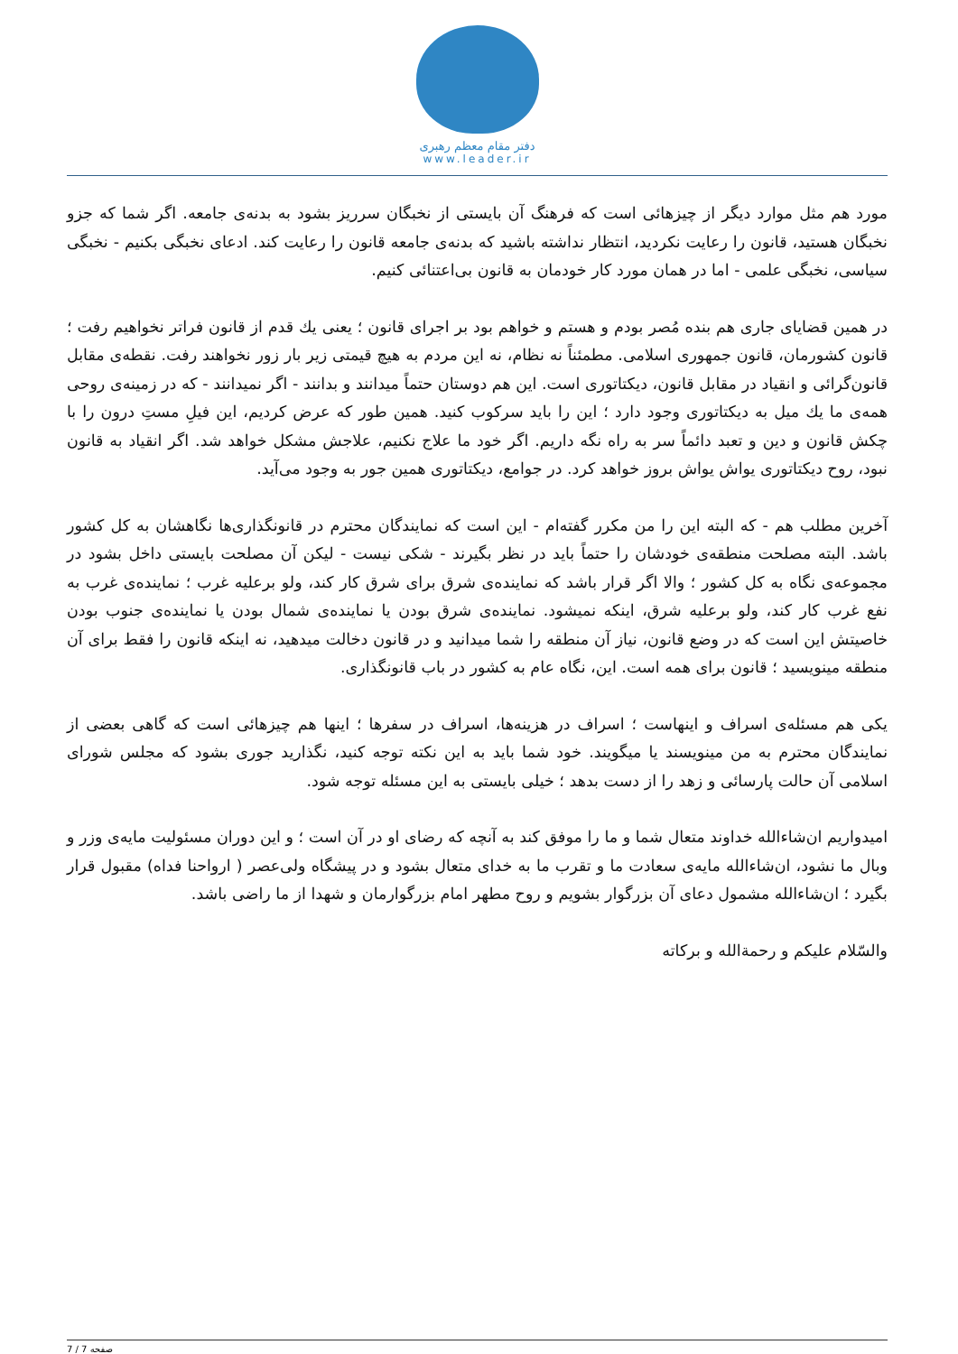دفتر مقام معظم رهبری
www.leader.ir
مورد هم مثل موارد دیگر از چیزهائی است که فرهنگ آن بایستی از نخبگان سرریز بشود به بدنه‌ی جامعه. اگر شما که جزو نخبگان هستید، قانون را رعایت نکردید، انتظار نداشته باشید که بدنه‌ی جامعه قانون را رعایت کند. ادعای نخبگی بکنیم - نخبگی سیاسی، نخبگی علمی - اما در همان مورد کار خودمان به قانون بی‌اعتنائی کنیم.
در همین قضایای جاری هم بنده مُصر بودم و هستم و خواهم بود بر اجرای قانون ؛ یعنی یك قدم از قانون فراتر نخواهیم رفت ؛ قانون کشورمان، قانون جمهوری اسلامی. مطمئناً نه نظام، نه این مردم به هیچ قیمتی زیر بار زور نخواهند رفت. نقطه‌ی مقابل قانون‌گرائی و انقیاد در مقابل قانون، دیکتاتوری است. این هم دوستان حتماً میدانند و بدانند - اگر نمیدانند - که در زمینه‌ی روحی همه‌ی ما یك میل به دیکتاتوری وجود دارد ؛ این را باید سرکوب کنید. همین طور که عرض کردیم، این فیلِ مستِ درون را با چکش قانون و دین و تعبد دائماً سر به راه نگه داریم. اگر خود ما علاج نکنیم، علاجش مشکل خواهد شد. اگر انقیاد به قانون نبود، روح دیکتاتوری یواش یواش بروز خواهد کرد. در جوامع، دیکتاتوری همین جور به وجود می‌آید.
آخرین مطلب هم - که البته این را من مکرر گفته‌ام - این است که نمایندگان محترم در قانونگذاری‌ها نگاهشان به کل کشور باشد. البته مصلحت منطقه‌ی خودشان را حتماً باید در نظر بگیرند - شکی نیست - لیکن آن مصلحت بایستی داخل بشود در مجموعه‌ی نگاه به کل کشور ؛ والا اگر قرار باشد که نماینده‌ی شرق برای شرق کار کند، ولو برعلیه غرب ؛ نماینده‌ی غرب به نفع غرب کار کند، ولو برعلیه شرق، اینکه نمیشود. نماینده‌ی شرق بودن یا نماینده‌ی شمال بودن یا نماینده‌ی جنوب بودن خاصیتش این است که در وضع قانون، نیاز آن منطقه را شما میدانید و در قانون دخالت میدهید، نه اینکه قانون را فقط برای آن منطقه مینویسید ؛ قانون برای همه است. این، نگاه عام به کشور در باب قانونگذاری.
یکی هم مسئله‌ی اسراف و اینهاست ؛ اسراف در هزینه‌ها، اسراف در سفرها ؛ اینها هم چیزهائی است که گاهی بعضی از نمایندگان محترم به من مینویسند یا میگویند. خود شما باید به این نکته توجه کنید، نگذارید جوری بشود که مجلس شورای اسلامی آن حالت پارسائی و زهد را از دست بدهد ؛ خیلی بایستی به این مسئله توجه شود.
امیدواریم ان‌شاءالله خداوند متعال شما و ما را موفق کند به آنچه که رضای او در آن است ؛ و این دوران مسئولیت مایه‌ی وزر و وبال ما نشود، ان‌شاءالله مایه‌ی سعادت ما و تقرب ما به خدای متعال بشود و در پیشگاه ولی‌عصر ( ارواحنا فداه) مقبول قرار بگیرد ؛ ان‌شاءالله مشمول دعای آن بزرگوار بشویم و روح مطهر امام بزرگوارمان و شهدا از ما راضی باشد.
والسّلام علیکم و رحمةالله و برکاته
صفحه 7 / 7